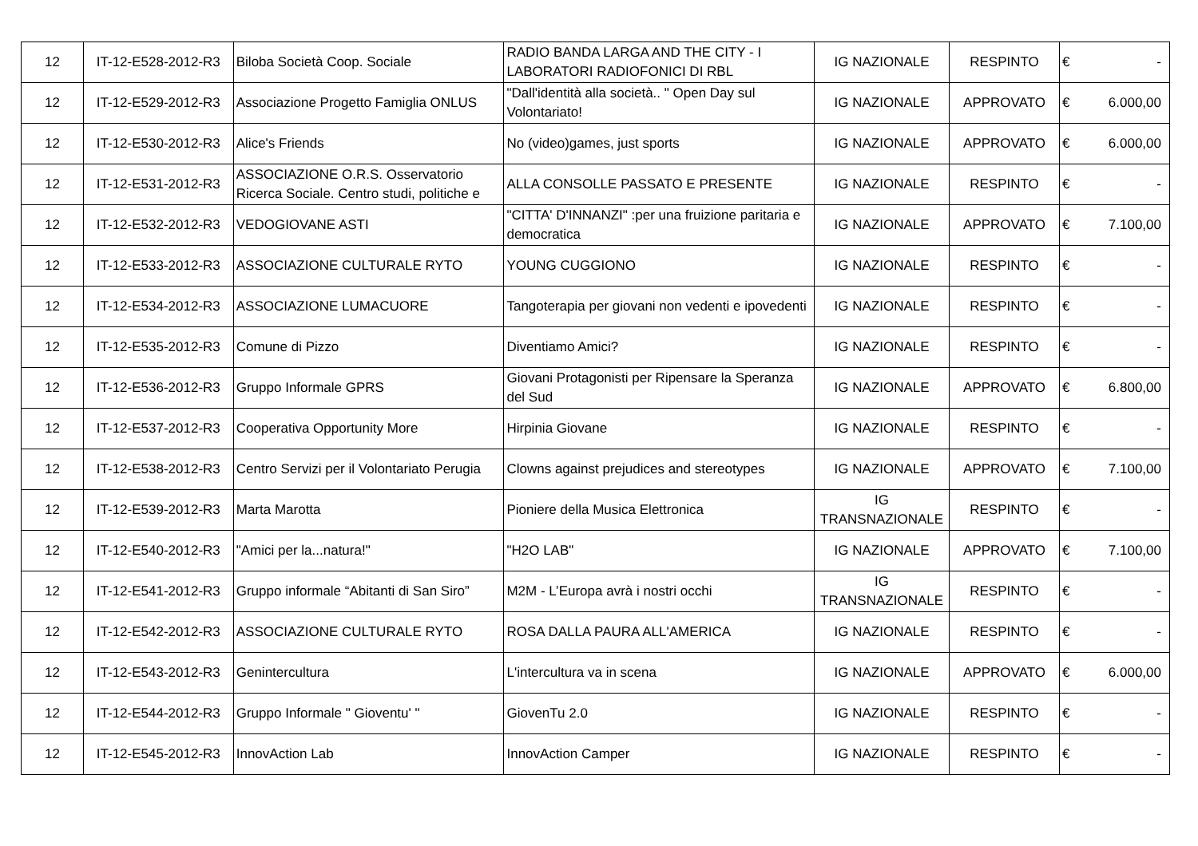| 12 | IT-12-E528-2012-R3 | Biloba Società Coop. Sociale | RADIO BANDA LARGA AND THE CITY - I LABORATORI RADIOFONICI DI RBL | IG NAZIONALE | RESPINTO | € | - |
| 12 | IT-12-E529-2012-R3 | Associazione Progetto Famiglia ONLUS | "Dall'identità alla società.. " Open Day sul Volontariato! | IG NAZIONALE | APPROVATO | € | 6.000,00 |
| 12 | IT-12-E530-2012-R3 | Alice's Friends | No (video)games, just sports | IG NAZIONALE | APPROVATO | € | 6.000,00 |
| 12 | IT-12-E531-2012-R3 | ASSOCIAZIONE O.R.S. Osservatorio Ricerca Sociale. Centro studi, politiche e | ALLA CONSOLLE PASSATO E PRESENTE | IG NAZIONALE | RESPINTO | € | - |
| 12 | IT-12-E532-2012-R3 | VEDOGIOVANE ASTI | "CITTA' D'INNANZI" :per una fruizione paritaria e democratica | IG NAZIONALE | APPROVATO | € | 7.100,00 |
| 12 | IT-12-E533-2012-R3 | ASSOCIAZIONE CULTURALE RYTO | YOUNG CUGGIONO | IG NAZIONALE | RESPINTO | € | - |
| 12 | IT-12-E534-2012-R3 | ASSOCIAZIONE LUMACUORE | Tangoterapia per giovani non vedenti e ipovedenti | IG NAZIONALE | RESPINTO | € | - |
| 12 | IT-12-E535-2012-R3 | Comune di Pizzo | Diventiamo Amici? | IG NAZIONALE | RESPINTO | € | - |
| 12 | IT-12-E536-2012-R3 | Gruppo Informale GPRS | Giovani Protagonisti per Ripensare la Speranza del Sud | IG NAZIONALE | APPROVATO | € | 6.800,00 |
| 12 | IT-12-E537-2012-R3 | Cooperativa Opportunity More | Hirpinia Giovane | IG NAZIONALE | RESPINTO | € | - |
| 12 | IT-12-E538-2012-R3 | Centro Servizi per il Volontariato Perugia | Clowns against prejudices and stereotypes | IG NAZIONALE | APPROVATO | € | 7.100,00 |
| 12 | IT-12-E539-2012-R3 | Marta Marotta | Pioniere della Musica Elettronica | IG TRANSNAZIONALE | RESPINTO | € | - |
| 12 | IT-12-E540-2012-R3 | "Amici per la...natura!" | "H2O LAB" | IG NAZIONALE | APPROVATO | € | 7.100,00 |
| 12 | IT-12-E541-2012-R3 | Gruppo informale “Abitanti di San Siro” | M2M - L’Europa avrà i nostri occhi | IG TRANSNAZIONALE | RESPINTO | € | - |
| 12 | IT-12-E542-2012-R3 | ASSOCIAZIONE CULTURALE RYTO | ROSA DALLA PAURA ALL'AMERICA | IG NAZIONALE | RESPINTO | € | - |
| 12 | IT-12-E543-2012-R3 | Genintercultura | L'intercultura va in scena | IG NAZIONALE | APPROVATO | € | 6.000,00 |
| 12 | IT-12-E544-2012-R3 | Gruppo Informale " Gioventu' " | GiovenTu 2.0 | IG NAZIONALE | RESPINTO | € | - |
| 12 | IT-12-E545-2012-R3 | InnovAction Lab | InnovAction Camper | IG NAZIONALE | RESPINTO | € | - |